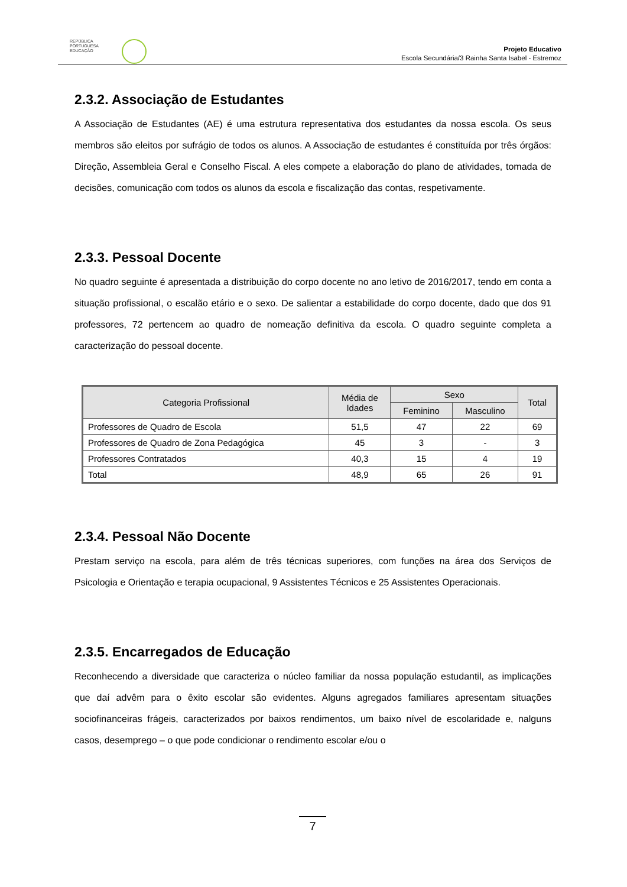REPÚBLICA
PORTUGUESA
EDUCAÇÃO
Projeto Educativo
Escola Secundária/3 Rainha Santa Isabel - Estremoz
2.3.2. Associação de Estudantes
A Associação de Estudantes (AE) é uma estrutura representativa dos estudantes da nossa escola. Os seus membros são eleitos por sufrágio de todos os alunos. A Associação de estudantes é constituída por três órgãos: Direção, Assembleia Geral e Conselho Fiscal. A eles compete a elaboração do plano de atividades, tomada de decisões, comunicação com todos os alunos da escola e fiscalização das contas, respetivamente.
2.3.3. Pessoal Docente
No quadro seguinte é apresentada a distribuição do corpo docente no ano letivo de 2016/2017, tendo em conta a situação profissional, o escalão etário e o sexo. De salientar a estabilidade do corpo docente, dado que dos 91 professores, 72 pertencem ao quadro de nomeação definitiva da escola. O quadro seguinte completa a caracterização do pessoal docente.
| Categoria Profissional | Média de Idades | Sexo | | Total |
| --- | --- | --- | --- | --- |
| | | Feminino | Masculino | |
| Professores de Quadro de Escola | 51,5 | 47 | 22 | 69 |
| Professores de Quadro de Zona Pedagógica | 45 | 3 | - | 3 |
| Professores Contratados | 40,3 | 15 | 4 | 19 |
| Total | 48,9 | 65 | 26 | 91 |
2.3.4. Pessoal Não Docente
Prestam serviço na escola, para além de três técnicas superiores, com funções na área dos Serviços de Psicologia e Orientação e terapia ocupacional, 9 Assistentes Técnicos e 25 Assistentes Operacionais.
2.3.5. Encarregados de Educação
Reconhecendo a diversidade que caracteriza o núcleo familiar da nossa população estudantil, as implicações que daí advêm para o êxito escolar são evidentes. Alguns agregados familiares apresentam situações sociofinanceiras frágeis, caracterizados por baixos rendimentos, um baixo nível de escolaridade e, nalguns casos, desemprego – o que pode condicionar o rendimento escolar e/ou o
7